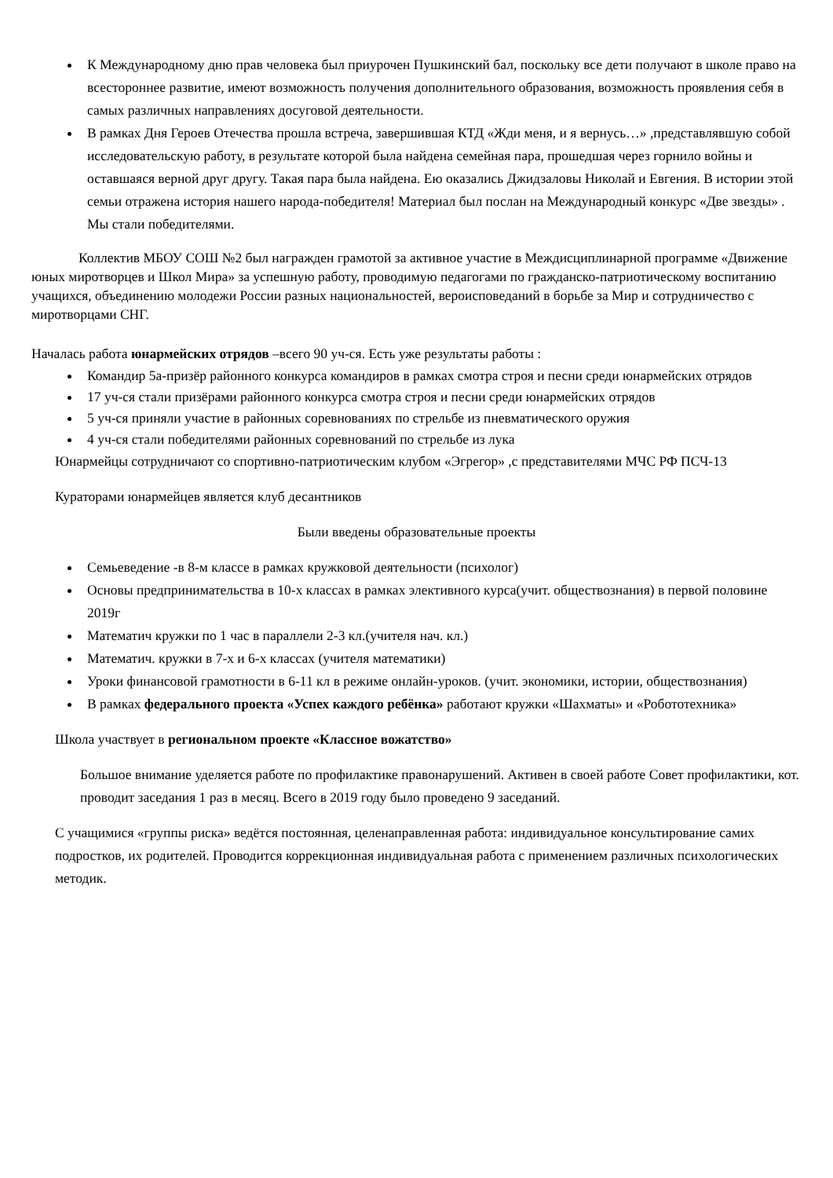К Международному дню прав человека был приурочен Пушкинский бал, поскольку все дети получают в школе право на всестороннее развитие, имеют возможность получения дополнительного образования, возможность проявления себя в самых различных направлениях досуговой деятельности.
В рамках Дня Героев Отечества прошла встреча, завершившая КТД «Жди меня, и я вернусь…» ,представлявшую собой исследовательскую работу, в результате которой была найдена семейная пара, прошедшая через горнило войны и оставшаяся верной друг другу. Такая пара была найдена. Ею оказались Джидзаловы Николай и Евгения. В истории этой семьи отражена история нашего народа-победителя! Материал был послан на Международный конкурс «Две звезды» . Мы стали победителями.
Коллектив МБОУ СОШ №2 был награжден грамотой за активное участие в Междисциплинарной программе «Движение юных миротворцев и Школ Мира» за успешную работу, проводимую педагогами по гражданско-патриотическому воспитанию учащихся, объединению молодежи России разных национальностей, вероисповеданий в борьбе за Мир и сотрудничество с миротворцами СНГ.
Началась работа юнармейских отрядов –всего 90 уч-ся. Есть уже результаты работы :
Командир 5а-призёр районного конкурса командиров в рамках смотра строя и песни среди юнармейских отрядов
17 уч-ся стали призёрами районного конкурса смотра строя и песни среди юнармейских отрядов
5 уч-ся приняли участие в районных соревнованиях по стрельбе из пневматического оружия
4 уч-ся стали победителями районных соревнований по стрельбе из лука
Юнармейцы сотрудничают со спортивно-патриотическим клубом «Эгрегор» ,с представителями МЧС РФ ПСЧ-13
Кураторами юнармейцев является клуб десантников
Были введены образовательные проекты
Семьеведение -в 8-м классе в рамках кружковой деятельности (психолог)
Основы предпринимательства в 10-х классах в рамках элективного курса(учит. обществознания) в первой половине 2019г
Математич кружки по 1 час в параллели 2-3 кл.(учителя нач. кл.)
Математич. кружки в 7-х и 6-х классах (учителя математики)
Уроки финансовой грамотности в 6-11 кл в режиме онлайн-уроков. (учит. экономики, истории, обществознания)
В рамках федерального проекта «Успех каждого ребёнка» работают кружки «Шахматы» и «Робототехника»
Школа участвует в региональном проекте «Классное вожатство»
Большое внимание уделяется работе по профилактике правонарушений. Активен в своей работе Совет профилактики, кот. проводит заседания 1 раз в месяц. Всего в 2019 году было проведено 9 заседаний.
С учащимися «группы риска» ведётся постоянная, целенаправленная работа: индивидуальное консультирование самих подростков, их родителей. Проводится коррекционная индивидуальная работа с применением различных психологических методик.